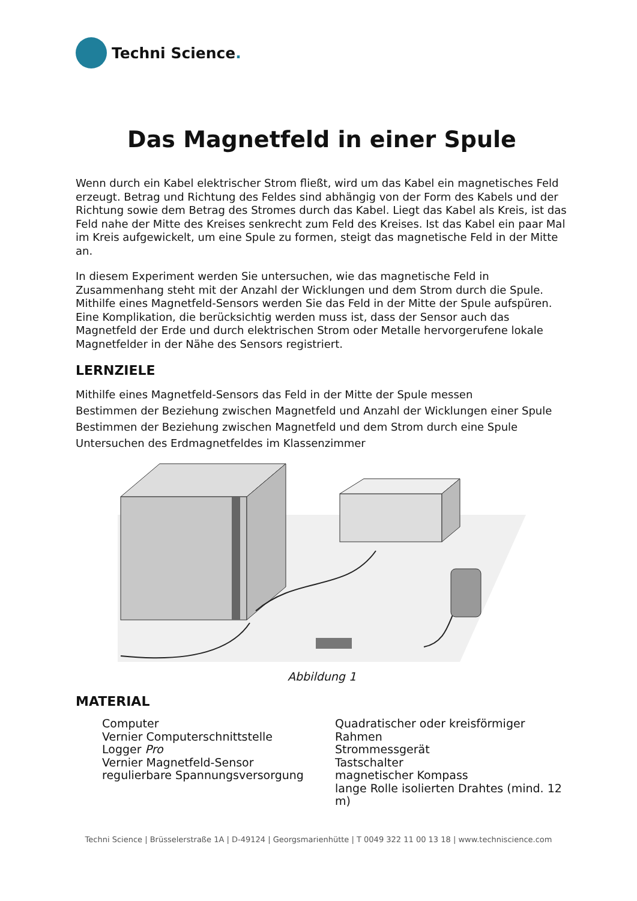Techni Science.
Das Magnetfeld in einer Spule
Wenn durch ein Kabel elektrischer Strom fließt, wird um das Kabel ein magnetisches Feld erzeugt. Betrag und Richtung des Feldes sind abhängig von der Form des Kabels und der Richtung sowie dem Betrag des Stromes durch das Kabel. Liegt das Kabel als Kreis, ist das Feld nahe der Mitte des Kreises senkrecht zum Feld des Kreises. Ist das Kabel ein paar Mal im Kreis aufgewickelt, um eine Spule zu formen, steigt das magnetische Feld in der Mitte an.
In diesem Experiment werden Sie untersuchen, wie das magnetische Feld in Zusammenhang steht mit der Anzahl der Wicklungen und dem Strom durch die Spule. Mithilfe eines Magnetfeld-Sensors werden Sie das Feld in der Mitte der Spule aufspüren. Eine Komplikation, die berücksichtig werden muss ist, dass der Sensor auch das Magnetfeld der Erde und durch elektrischen Strom oder Metalle hervorgerufene lokale Magnetfelder in der Nähe des Sensors registriert.
LERNZIELE
Mithilfe eines Magnetfeld-Sensors das Feld in der Mitte der Spule messen
Bestimmen der Beziehung zwischen Magnetfeld und Anzahl der Wicklungen einer Spule
Bestimmen der Beziehung zwischen Magnetfeld und dem Strom durch eine Spule
Untersuchen des Erdmagnetfeldes im Klassenzimmer
Abbildung 1
MATERIAL
Computer
Vernier Computerschnittstelle
Logger Pro
Vernier Magnetfeld-Sensor
regulierbare Spannungsversorgung
Quadratischer oder kreisförmiger Rahmen
Strommessgerät
Tastschalter
magnetischer Kompass
lange Rolle isolierten Drahtes (mind. 12 m)
Techni Science | Brüsselerstraße 1A | D-49124 | Georgsmarienhütte | T 0049 322 11 00 13 18 | www.techniscience.com